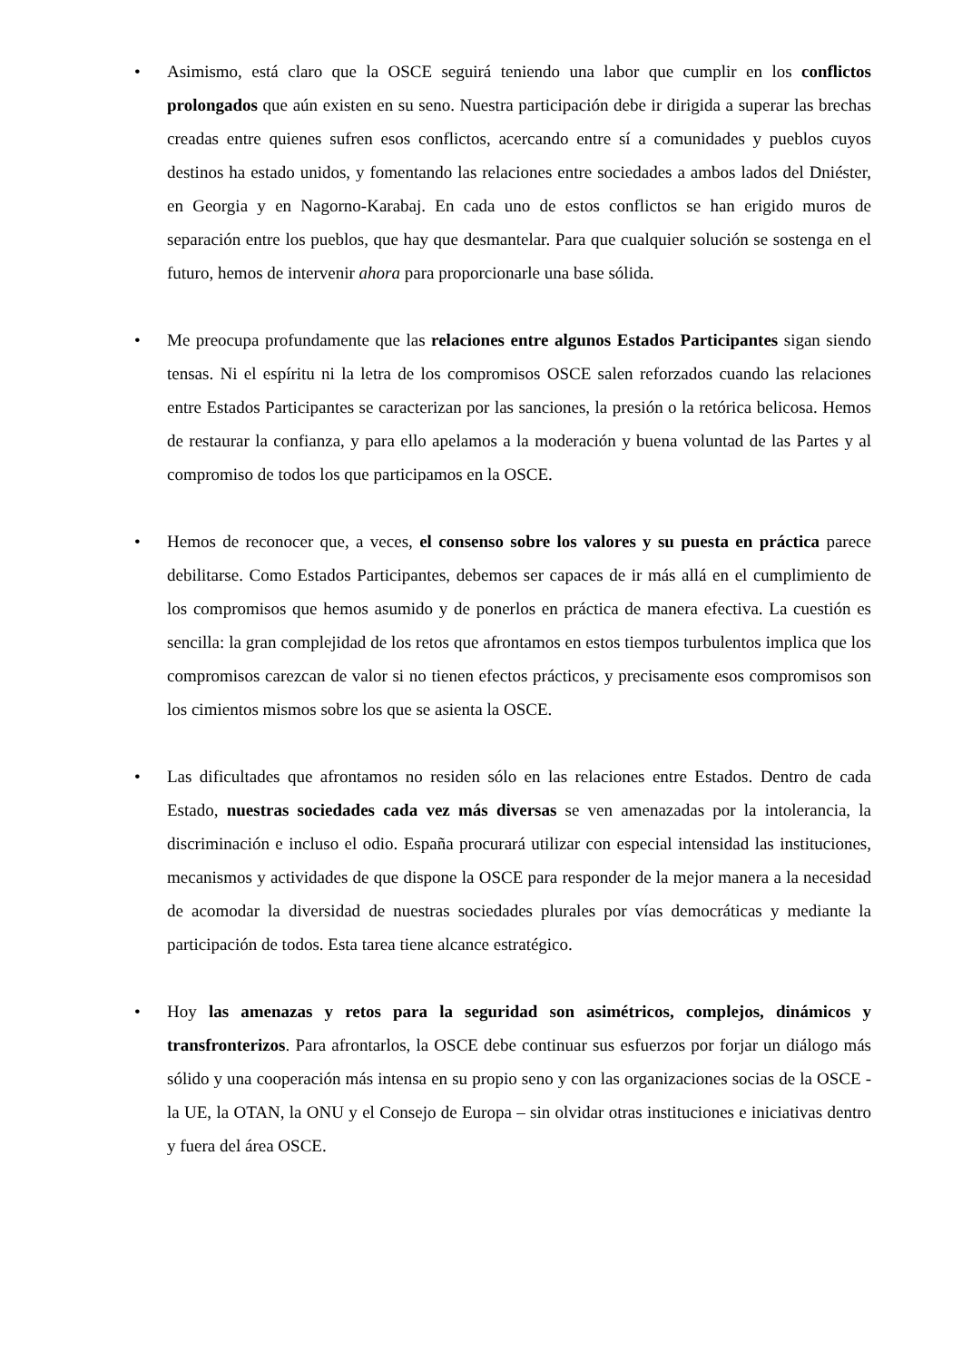• Asimismo, está claro que la OSCE seguirá teniendo una labor que cumplir en los conflictos prolongados que aún existen en su seno. Nuestra participación debe ir dirigida a superar las brechas creadas entre quienes sufren esos conflictos, acercando entre sí a comunidades y pueblos cuyos destinos ha estado unidos, y fomentando las relaciones entre sociedades a ambos lados del Dniéster, en Georgia y en Nagorno-Karabaj. En cada uno de estos conflictos se han erigido muros de separación entre los pueblos, que hay que desmantelar. Para que cualquier solución se sostenga en el futuro, hemos de intervenir ahora para proporcionarle una base sólida.
• Me preocupa profundamente que las relaciones entre algunos Estados Participantes sigan siendo tensas. Ni el espíritu ni la letra de los compromisos OSCE salen reforzados cuando las relaciones entre Estados Participantes se caracterizan por las sanciones, la presión o la retórica belicosa. Hemos de restaurar la confianza, y para ello apelamos a la moderación y buena voluntad de las Partes y al compromiso de todos los que participamos en la OSCE.
• Hemos de reconocer que, a veces, el consenso sobre los valores y su puesta en práctica parece debilitarse. Como Estados Participantes, debemos ser capaces de ir más allá en el cumplimiento de los compromisos que hemos asumido y de ponerlos en práctica de manera efectiva. La cuestión es sencilla: la gran complejidad de los retos que afrontamos en estos tiempos turbulentos implica que los compromisos carezcan de valor si no tienen efectos prácticos, y precisamente esos compromisos son los cimientos mismos sobre los que se asienta la OSCE.
• Las dificultades que afrontamos no residen sólo en las relaciones entre Estados. Dentro de cada Estado, nuestras sociedades cada vez más diversas se ven amenazadas por la intolerancia, la discriminación e incluso el odio. España procurará utilizar con especial intensidad las instituciones, mecanismos y actividades de que dispone la OSCE para responder de la mejor manera a la necesidad de acomodar la diversidad de nuestras sociedades plurales por vías democráticas y mediante la participación de todos. Esta tarea tiene alcance estratégico.
• Hoy las amenazas y retos para la seguridad son asimétricos, complejos, dinámicos y transfronterizos. Para afrontarlos, la OSCE debe continuar sus esfuerzos por forjar un diálogo más sólido y una cooperación más intensa en su propio seno y con las organizaciones socias de la OSCE - la UE, la OTAN, la ONU y el Consejo de Europa – sin olvidar otras instituciones e iniciativas dentro y fuera del área OSCE.